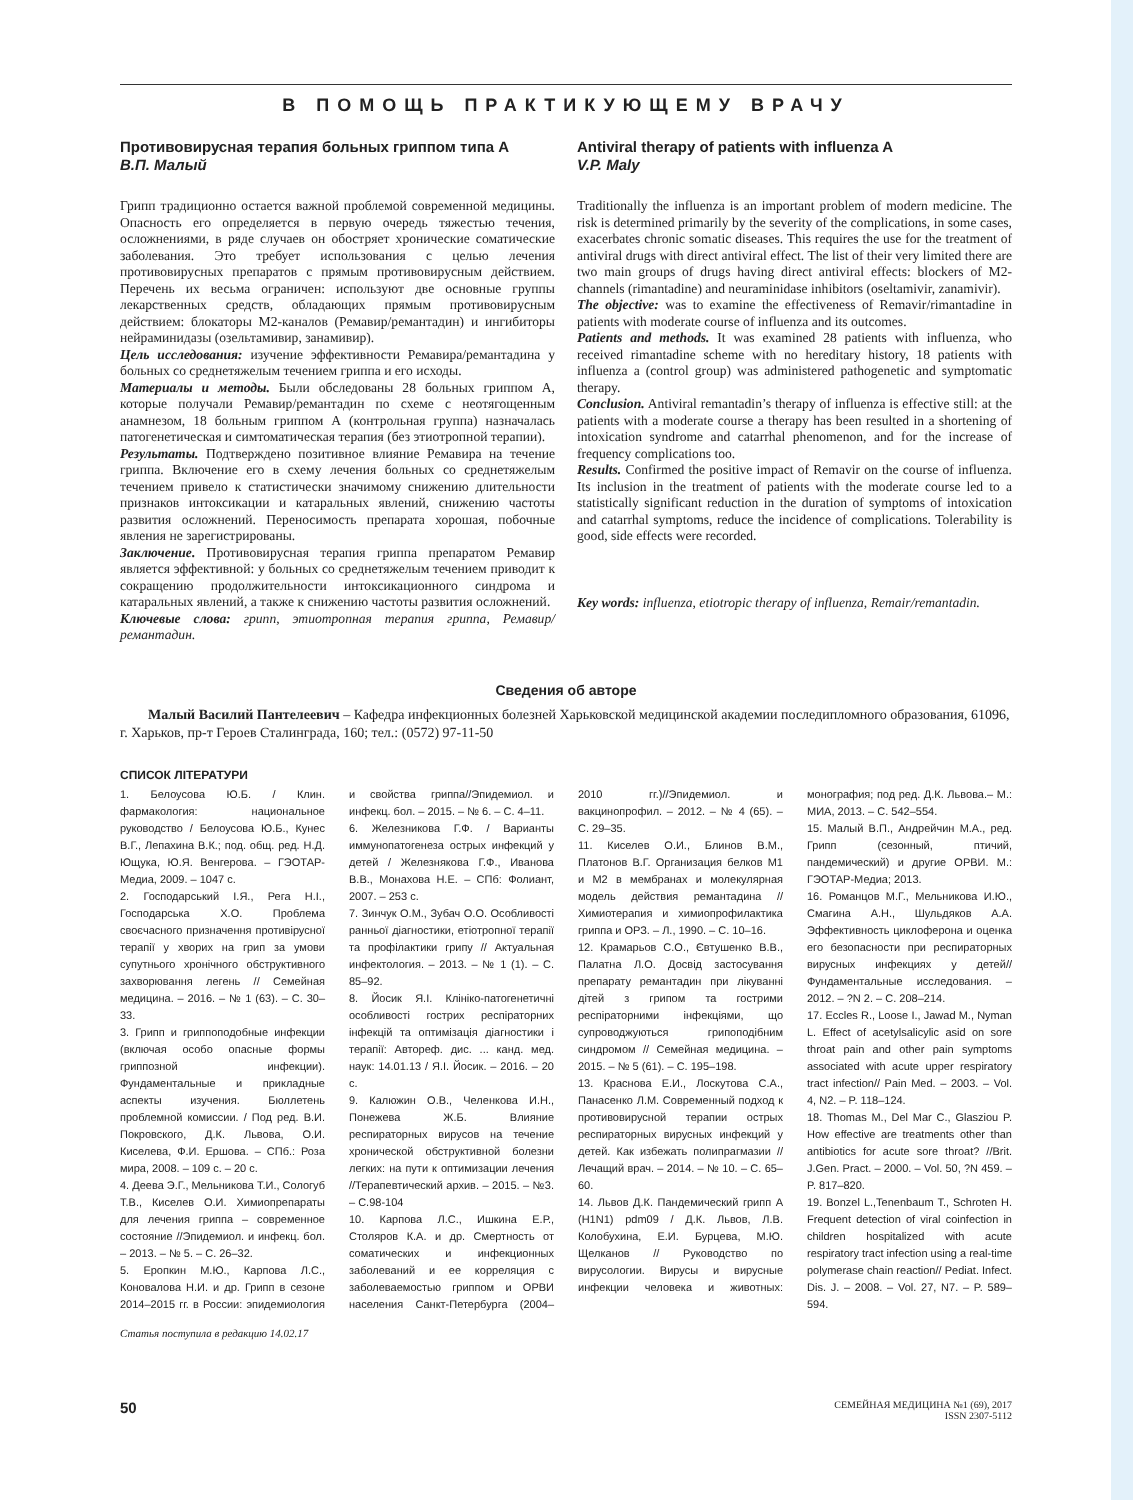В ПОМОЩЬ ПРАКТИКУЮЩЕМУ ВРАЧУ
Противовирусная терапия больных гриппом типа А
В.П. Малый
Грипп традиционно остается важной проблемой современной медицины. Опасность его определяется в первую очередь тяжестью течения, осложнениями, в ряде случаев он обостряет хронические соматические заболевания. Это требует использования с целью лечения противовирусных препаратов с прямым противовирусным действием. Перечень их весьма ограничен: используют две основные группы лекарственных средств, обладающих прямым противовирусным действием: блокаторы М2-каналов (Ремавир/ремантадин) и ингибиторы нейраминидазы (озельтамивир, занамивир).
Цель исследования: изучение эффективности Ремавира/ремантадина у больных со среднетяжелым течением гриппа и его исходы.
Материалы и методы. Были обследованы 28 больных гриппом А, которые получали Ремавир/ремантадин по схеме с неотягощенным анамнезом, 18 больным гриппом А (контрольная группа) назначалась патогенетическая и симтоматическая терапия (без этиотропной терапии).
Результаты. Подтверждено позитивное влияние Ремавира на течение гриппа. Включение его в схему лечения больных со среднетяжелым течением привело к статистически значимому снижению длительности признаков интоксикации и катаральных явлений, снижению частоты развития осложнений. Переносимость препарата хорошая, побочные явления не зарегистрированы.
Заключение. Противовирусная терапия гриппа препаратом Ремавир является эффективной: у больных со среднетяжелым течением приводит к сокращению продолжительности интоксикационного синдрома и катаральных явлений, а также к снижению частоты развития осложнений.
Ключевые слова: грипп, этиотропная терапия гриппа, Ремавир/ремантадин.
Antiviral therapy of patients with influenza A
V.P. Maly
Traditionally the influenza is an important problem of modern medicine. The risk is determined primarily by the severity of the complications, in some cases, exacerbates chronic somatic diseases. This requires the use for the treatment of antiviral drugs with direct antiviral effect. The list of their very limited there are two main groups of drugs having direct antiviral effects: blockers of M2-channels (rimantadine) and neuraminidase inhibitors (oseltamivir, zanamivir).
The objective: was to examine the effectiveness of Remavir/rimantadine in patients with moderate course of influenza and its outcomes.
Patients and methods. It was examined 28 patients with influenza, who received rimantadine scheme with no hereditary history, 18 patients with influenza a (control group) was administered pathogenetic and symptomatic therapy.
Conclusion. Antiviral remantadin’s therapy of influenza is effective still: at the patients with a moderate course a therapy has been resulted in a shortening of intoxication syndrome and catarrhal phenomenon, and for the increase of frequency complications too.
Results. Confirmed the positive impact of Remavir on the course of influenza. Its inclusion in the treatment of patients with the moderate course led to a statistically significant reduction in the duration of symptoms of intoxication and catarrhal symptoms, reduce the incidence of complications. Tolerability is good, side effects were recorded.
Key words: influenza, etiotropic therapy of influenza, Remair/remantadin.
Сведения об авторе
Малый Василий Пантелеевич – Кафедра инфекционных болезней Харьковской медицинской академии последипломного образования, 61096, г. Харьков, пр-т Героев Сталинграда, 160; тел.: (0572) 97-11-50
СПИСОК ЛІТЕРАТУРИ
1. Белоусова Ю.Б. / Клин. фармакология: национальное руководство / Белоусова Ю.Б., Кунес В.Г., Лепахина В.К.; под. общ. ред. Н.Д. Ющука, Ю.Я. Венгерова. – ГЭОТАР-Медиа, 2009. – 1047 с.
2. Господарський І.Я., Рега Н.І., Господарська Х.О. Проблема своєчасного призначення противірусної терапії у хворих на грип за умови супутнього хронічного обструктивного захворювання легень // Семейная медицина. – 2016. – № 1 (63). – С. 30–33.
3. Грипп и гриппоподобные инфекции (включая особо опасные формы гриппозной инфекции). Фундаментальные и прикладные аспекты изучения. Бюллетень проблемной комиссии. / Под ред. В.И. Покровского, Д.К. Львова, О.И. Киселева, Ф.И. Ершова. – СПб.: Роза мира, 2008. – 109 с. – 20 с.
4. Деева Э.Г., Мельникова Т.И., Сологуб Т.В., Киселев О.И. Химиопрепараты для лечения гриппа – современное состояние //Эпидемиол. и инфекц. бол. – 2013. – № 5. – С. 26–32.
5. Еропкин М.Ю., Карпова Л.С., Коновалова Н.И. и др. Грипп в сезоне 2014–2015 гг. в России: эпидемиология и свойства гриппа//Эпидемиол. и инфекц. бол. – 2015. – № 6. – С. 4–11.
6. Железникова Г.Ф. / Варианты иммунопатогенеза острых инфекций у детей / Железнякова Г.Ф., Иванова В.В., Монахова Н.Е. – СПб: Фолиант, 2007. – 253 с.
7. Зинчук О.М., Зубач О.О. Особливості ранньої діагностики, етіотропної терапії та профілактики грипу // Актуальная инфектология. – 2013. – № 1 (1). – С. 85–92.
8. Йосик Я.І. Клініко-патогенетичні особливості гострих респіраторних інфекцій та оптимізація діагностики і терапії: Автореф. дис. ... канд. мед. наук: 14.01.13 / Я.І. Йосик. – 2016. – 20 с.
9. Калюжин О.В., Челенкова И.Н., Понежева Ж.Б. Влияние респираторных вирусов на течение хронической обструктивной болезни легких: на пути к оптимизации лечения //Терапевтический архив. – 2015. – №3. – С.98-104
10. Карпова Л.С., Ишкина Е.Р., Столяров К.А. и др. Смертность от соматических и инфекционных заболеваний и ее корреляция с заболеваемостью гриппом и ОРВИ населения Санкт-Петербурга (2004–2010 гг.)//Эпидемиол. и вакцинопрофил. – 2012. – № 4 (65). – С. 29–35.
11. Киселев О.И., Блинов В.М., Платонов В.Г. Организация белков М1 и М2 в мембранах и молекулярная модель действия ремантадина // Химиотерапия и химиопрофилактика гриппа и ОРЗ. – Л., 1990. – С. 10–16.
12. Крамарьов С.О., Євтушенко В.В., Палатна Л.О. Досвід застосування препарату ремантадин при лікуванні дітей з грипом та гострими респіраторними інфекціями, що супроводжуються грипоподібним синдромом // Семейная медицина. – 2015. – № 5 (61). – С. 195–198.
13. Краснова Е.И., Лоскутова С.А., Панасенко Л.М. Современный подход к противовирусной терапии острых респираторных вирусных инфекций у детей. Как избежать полипрагмазии // Лечащий врач. – 2014. – № 10. – С. 65–60.
14. Львов Д.К. Пандемический грипп А (H1N1) pdm09 / Д.К. Львов, Л.В. Колобухина, Е.И. Бурцева, М.Ю. Щелканов // Руководство по вирусологии. Вирусы и вирусные инфекции человека и животных: монография; под ред. Д.К. Львова.– М.: МИА, 2013. – С. 542–554.
15. Малый В.П., Андрейчин М.А., ред. Грипп (сезонный, птичий, пандемический) и другие ОРВИ. М.: ГЭОТАР-Медиа; 2013.
16. Романцов М.Г., Мельникова И.Ю., Смагина А.Н., Шульдяков А.А. Эффективность циклоферона и оценка его безопасности при респираторных вирусных инфекциях у детей// Фундаментальные исследования. – 2012. – ?N 2. – С. 208–214.
17. Eccles R., Loose I., Jawad M., Nyman L. Effect of acetylsalicylic asid on sore throat pain and other pain symptoms associated with acute upper respiratory tract infection// Pain Med. – 2003. – Vol. 4, N2. – P. 118–124.
18. Thomas M., Del Mar C., Glasziou P. How effective are treatments other than antibiotics for acute sore throat? //Brit. J.Gen. Pract. – 2000. – Vol. 50, ?N 459. – P. 817–820.
19. Bonzel L.,Tenenbaum T., Schroten H. Frequent detection of viral coinfection in children hospitalized with acute respiratory tract infection using a real-time polymerase chain reaction// Pediat. Infect. Dis. J. – 2008. – Vol. 27, N7. – P. 589–594.
Статья поступила в редакцию 14.02.17
50
СЕМЕЙНАЯ МЕДИЦИНА №1 (69), 2017
ISSN 2307-5112